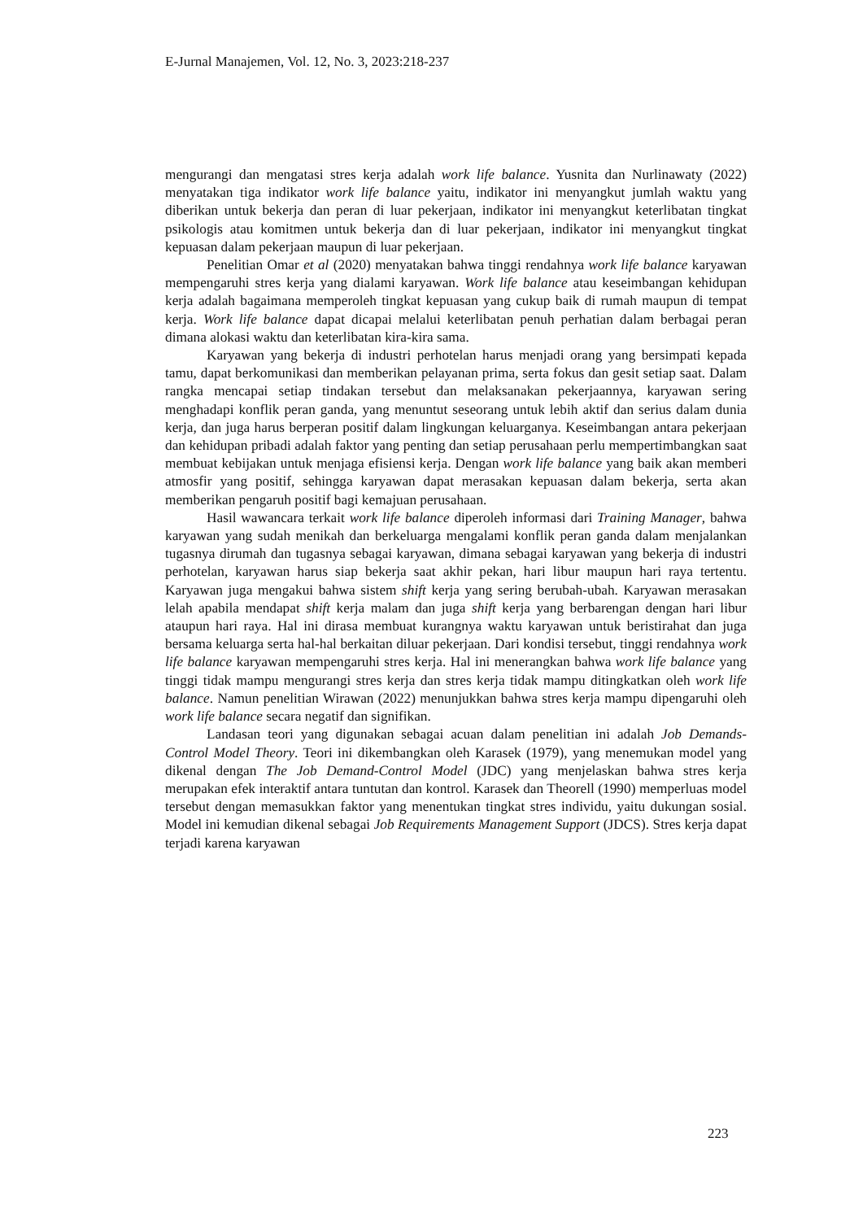E-Jurnal Manajemen, Vol. 12, No. 3, 2023:218-237
mengurangi dan mengatasi stres kerja adalah work life balance. Yusnita dan Nurlinawaty (2022) menyatakan tiga indikator work life balance yaitu, indikator ini menyangkut jumlah waktu yang diberikan untuk bekerja dan peran di luar pekerjaan, indikator ini menyangkut keterlibatan tingkat psikologis atau komitmen untuk bekerja dan di luar pekerjaan, indikator ini menyangkut tingkat kepuasan dalam pekerjaan maupun di luar pekerjaan.
Penelitian Omar et al (2020) menyatakan bahwa tinggi rendahnya work life balance karyawan mempengaruhi stres kerja yang dialami karyawan. Work life balance atau keseimbangan kehidupan kerja adalah bagaimana memperoleh tingkat kepuasan yang cukup baik di rumah maupun di tempat kerja. Work life balance dapat dicapai melalui keterlibatan penuh perhatian dalam berbagai peran dimana alokasi waktu dan keterlibatan kira-kira sama.
Karyawan yang bekerja di industri perhotelan harus menjadi orang yang bersimpati kepada tamu, dapat berkomunikasi dan memberikan pelayanan prima, serta fokus dan gesit setiap saat. Dalam rangka mencapai setiap tindakan tersebut dan melaksanakan pekerjaannya, karyawan sering menghadapi konflik peran ganda, yang menuntut seseorang untuk lebih aktif dan serius dalam dunia kerja, dan juga harus berperan positif dalam lingkungan keluarganya. Keseimbangan antara pekerjaan dan kehidupan pribadi adalah faktor yang penting dan setiap perusahaan perlu mempertimbangkan saat membuat kebijakan untuk menjaga efisiensi kerja. Dengan work life balance yang baik akan memberi atmosfir yang positif, sehingga karyawan dapat merasakan kepuasan dalam bekerja, serta akan memberikan pengaruh positif bagi kemajuan perusahaan.
Hasil wawancara terkait work life balance diperoleh informasi dari Training Manager, bahwa karyawan yang sudah menikah dan berkeluarga mengalami konflik peran ganda dalam menjalankan tugasnya dirumah dan tugasnya sebagai karyawan, dimana sebagai karyawan yang bekerja di industri perhotelan, karyawan harus siap bekerja saat akhir pekan, hari libur maupun hari raya tertentu. Karyawan juga mengakui bahwa sistem shift kerja yang sering berubah-ubah. Karyawan merasakan lelah apabila mendapat shift kerja malam dan juga shift kerja yang berbarengan dengan hari libur ataupun hari raya. Hal ini dirasa membuat kurangnya waktu karyawan untuk beristirahat dan juga bersama keluarga serta hal-hal berkaitan diluar pekerjaan. Dari kondisi tersebut, tinggi rendahnya work life balance karyawan mempengaruhi stres kerja. Hal ini menerangkan bahwa work life balance yang tinggi tidak mampu mengurangi stres kerja dan stres kerja tidak mampu ditingkatkan oleh work life balance. Namun penelitian Wirawan (2022) menunjukkan bahwa stres kerja mampu dipengaruhi oleh work life balance secara negatif dan signifikan.
Landasan teori yang digunakan sebagai acuan dalam penelitian ini adalah Job Demands-Control Model Theory. Teori ini dikembangkan oleh Karasek (1979), yang menemukan model yang dikenal dengan The Job Demand-Control Model (JDC) yang menjelaskan bahwa stres kerja merupakan efek interaktif antara tuntutan dan kontrol. Karasek dan Theorell (1990) memperluas model tersebut dengan memasukkan faktor yang menentukan tingkat stres individu, yaitu dukungan sosial. Model ini kemudian dikenal sebagai Job Requirements Management Support (JDCS). Stres kerja dapat terjadi karena karyawan
223